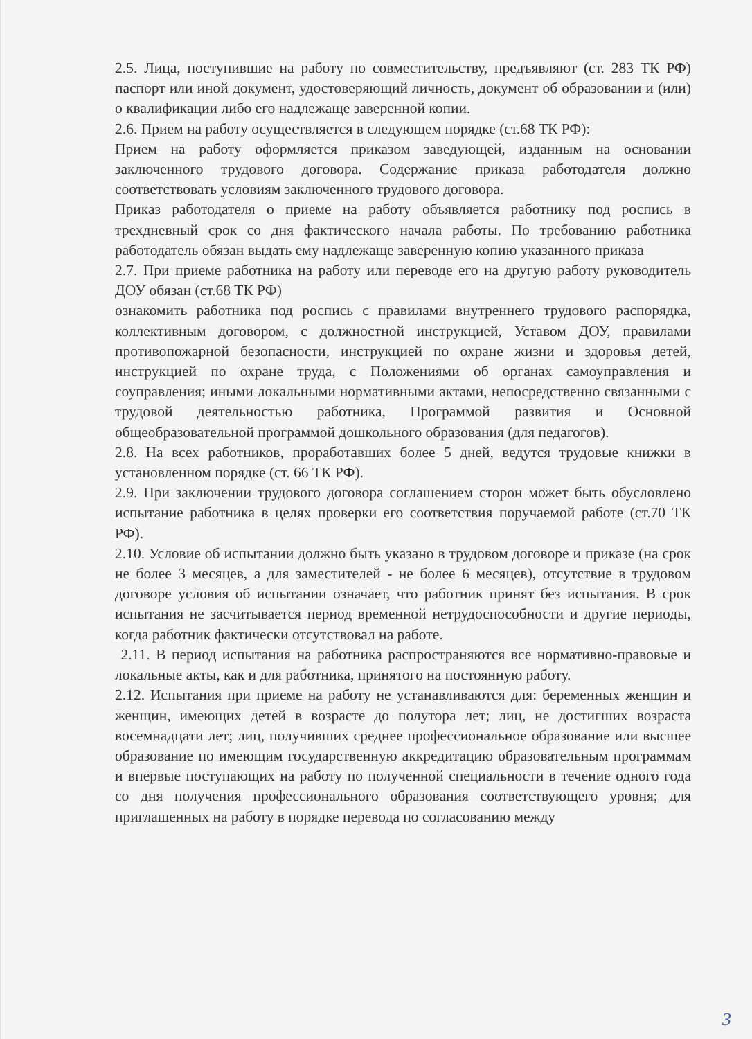2.5. Лица, поступившие на работу по совместительству, предъявляют (ст. 283 ТК РФ) паспорт или иной документ, удостоверяющий личность, документ об образовании и (или) о квалификации либо его надлежаще заверенной копии.
2.6. Прием на работу осуществляется в следующем порядке (ст.68 ТК РФ):
Прием на работу оформляется приказом заведующей, изданным на основании заключенного трудового договора. Содержание приказа работодателя должно соответствовать условиям заключенного трудового договора.
Приказ работодателя о приеме на работу объявляется работнику под роспись в трехдневный срок со дня фактического начала работы. По требованию работника работодатель обязан выдать ему надлежаще заверенную копию указанного приказа
2.7. При приеме работника на работу или переводе его на другую работу руководитель ДОУ обязан (ст.68 ТК РФ)
ознакомить работника под роспись с правилами внутреннего трудового распорядка, коллективным договором, с должностной инструкцией, Уставом ДОУ, правилами противопожарной безопасности, инструкцией по охране жизни и здоровья детей, инструкцией по охране труда, с Положениями об органах самоуправления и соуправления; иными локальными нормативными актами, непосредственно связанными с трудовой деятельностью работника, Программой развития и Основной общеобразовательной программой дошкольного образования (для педагогов).
2.8. На всех работников, проработавших более 5 дней, ведутся трудовые книжки в установленном порядке (ст. 66 ТК РФ).
2.9. При заключении трудового договора соглашением сторон может быть обусловлено испытание работника в целях проверки его соответствия поручаемой работе (ст.70 ТК РФ).
2.10. Условие об испытании должно быть указано в трудовом договоре и приказе (на срок не более 3 месяцев, а для заместителей - не более 6 месяцев), отсутствие в трудовом договоре условия об испытании означает, что работник принят без испытания. В срок испытания не засчитывается период временной нетрудоспособности и другие периоды, когда работник фактически отсутствовал на работе.
2.11. В период испытания на работника распространяются все нормативно-правовые и локальные акты, как и для работника, принятого на постоянную работу.
2.12. Испытания при приеме на работу не устанавливаются для: беременных женщин и женщин, имеющих детей в возрасте до полутора лет; лиц, не достигших возраста восемнадцати лет; лиц, получивших среднее профессиональное образование или высшее образование по имеющим государственную аккредитацию образовательным программам и впервые поступающих на работу по полученной специальности в течение одного года со дня получения профессионального образования соответствующего уровня; для приглашенных на работу в порядке перевода по согласованию между
3